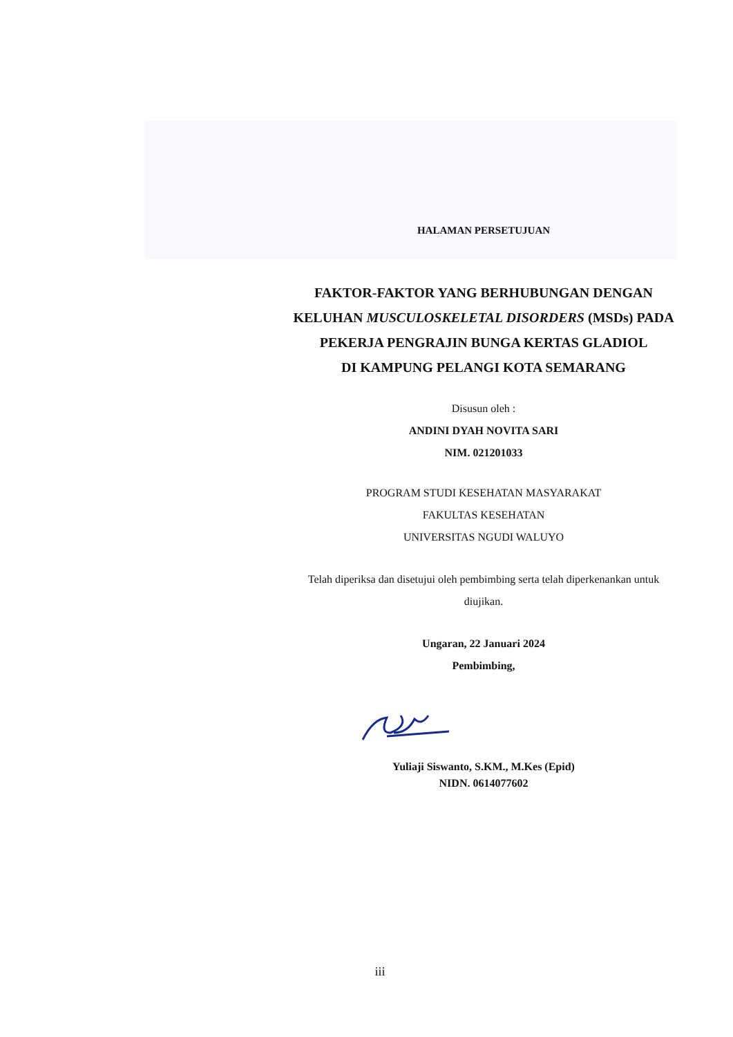HALAMAN PERSETUJUAN
FAKTOR-FAKTOR YANG BERHUBUNGAN DENGAN
KELUHAN MUSCULOSKELETAL DISORDERS (MSDs) PADA
PEKERJA PENGRAJIN BUNGA KERTAS GLADIOL
DI KAMPUNG PELANGI KOTA SEMARANG
Disusun oleh :
ANDINI DYAH NOVITA SARI
NIM. 021201033
PROGRAM STUDI KESEHATAN MASYARAKAT
FAKULTAS KESEHATAN
UNIVERSITAS NGUDI WALUYO
Telah diperiksa dan disetujui oleh pembimbing serta telah diperkenankan untuk
diujikan.
Ungaran, 22 Januari 2024
Pembimbing,
Yuliaji Siswanto, S.KM., M.Kes (Epid)
NIDN. 0614077602
iii